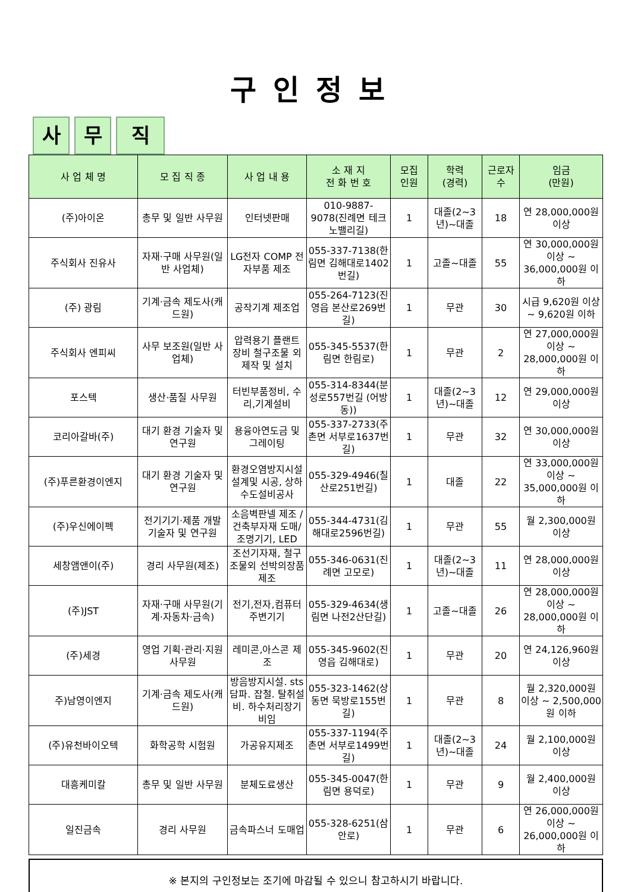구인정보
사무 직
| 사 업 체 명 | 모 집 직 종 | 사 업 내 용 | 소 재 지 전 화 번 호 | 모집 인원 | 학력 (경력) | 근로자 수 | 임금 (만원) |
| --- | --- | --- | --- | --- | --- | --- | --- |
| (주)아이온 | 총무 및 일반 사무원 | 인터넷판매 | 010-9887-9078(진례면 테크노밸리길) | 1 | 대졸(2~3년)~대졸 | 18 | 연 28,000,000원 이상 |
| 주식회사 진유사 | 자재·구매 사무원(일반 사업체) | LG전자 COMP 전자부품 제조 | 055-337-7138(한림면 김해대로1402번길) | 1 | 고졸~대졸 | 55 | 연 30,000,000원 이상 ~ 36,000,000원 이하 |
| (주) 광림 | 기계·금속 제도사(캐드원) | 공작기계 제조업 | 055-264-7123(진영읍 본산로269번길) | 1 | 무관 | 30 | 시급 9,620원 이상 ~ 9,620원 이하 |
| 주식회사 엔피씨 | 사무 보조원(일반 사업체) | 압력용기 플랜트 장비 철구조물 외 제작 및 설치 | 055-345-5537(한림면 한림로) | 1 | 무관 | 2 | 연 27,000,000원 이상 ~ 28,000,000원 이하 |
| 포스텍 | 생산·품질 사무원 | 터빈부품정비, 수리,기계설비 | 055-314-8344(분성로557번길 (어방동)) | 1 | 대졸(2~3년)~대졸 | 12 | 연 29,000,000원 이상 |
| 코리아갈바(주) | 대기 환경 기술자 및 연구원 | 용융아연도금 및 그레이팅 | 055-337-2733(주촌면 서부로1637번길) | 1 | 무관 | 32 | 연 30,000,000원 이상 |
| (주)푸른환경이엔지 | 대기 환경 기술자 및 연구원 | 환경오염방지시설 설계및 시공, 상하수도설비공사 | 055-329-4946(칠산로251번길) | 1 | 대졸 | 22 | 연 33,000,000원 이상 ~ 35,000,000원 이하 |
| (주)우신에이펙 | 전기기기·제품 개발 기술자 및 연구원 | 소음벽판넬 제조 / 건축부자재 도매/조명기기, LED | 055-344-4731(김해대로2596번길) | 1 | 무관 | 55 | 월 2,300,000원 이상 |
| 세창앰앤이(주) | 경리 사무원(제조) | 조선기자재, 철구조물외 선박의장품 제조 | 055-346-0631(진례면 고모로) | 1 | 대졸(2~3년)~대졸 | 11 | 연 28,000,000원 이상 |
| (주)JST | 자재·구매 사무원(기계·자동차·금속) | 전기,전자,컴퓨터주변기기 | 055-329-4634(생림면 나전2산단길) | 1 | 고졸~대졸 | 26 | 연 28,000,000원 이상 ~ 28,000,000원 이하 |
| (주)세경 | 영업 기획·관리·지원 사무원 | 레미콘,아스콘 제조 | 055-345-9602(진영읍 김해대로) | 1 | 무관 | 20 | 연 24,126,960원 이상 |
| 주)남영이엔지 | 기계·금속 제도사(캐드원) | 방음방지시설. sts 담파. 잡철. 탈취설비. 하수처리장기비임 | 055-323-1462(상동면 묵방로155번길) | 1 | 무관 | 8 | 월 2,320,000원 이상 ~ 2,500,000원 이하 |
| (주)유천바이오텍 | 화학공학 시험원 | 가공유지제조 | 055-337-1194(주촌면 서부로1499번길) | 1 | 대졸(2~3년)~대졸 | 24 | 월 2,100,000원 이상 |
| 대흥케미칼 | 총무 및 일반 사무원 | 분체도료생산 | 055-345-0047(한림면 용덕로) | 1 | 무관 | 9 | 월 2,400,000원 이상 |
| 일진금속 | 경리 사무원 | 금속파스너 도매업 | 055-328-6251(삼안로) | 1 | 무관 | 6 | 연 26,000,000원 이상 ~ 26,000,000원 이하 |
※ 본지의 구인정보는 조기에 마감될 수 있으니 참고하시기 바랍니다.